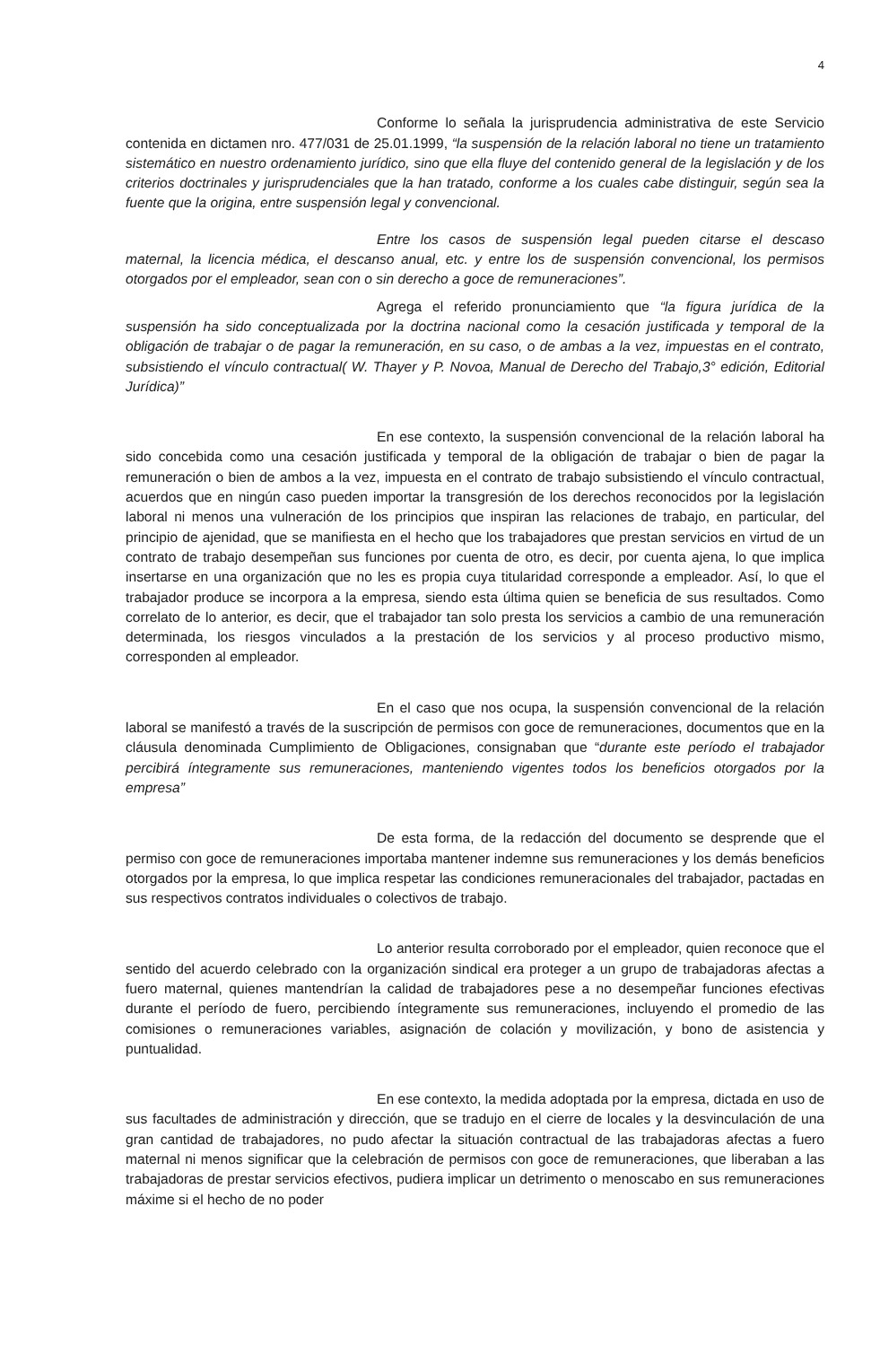4
Conforme lo señala la jurisprudencia administrativa de este Servicio contenida en dictamen nro. 477/031 de 25.01.1999, “la suspensión de la relación laboral no tiene un tratamiento sistemático en nuestro ordenamiento jurídico, sino que ella fluye del contenido general de la legislación y de los criterios doctrinales y jurisprudenciales que la han tratado, conforme a los cuales cabe distinguir, según sea la fuente que la origina, entre suspensión legal y convencional.
Entre los casos de suspensión legal pueden citarse el descaso maternal, la licencia médica, el descanso anual, etc. y entre los de suspensión convencional, los permisos otorgados por el empleador, sean con o sin derecho a goce de remuneraciones”.
Agrega el referido pronunciamiento que “la figura jurídica de la suspensión ha sido conceptualizada por la doctrina nacional como la cesación justificada y temporal de la obligación de trabajar o de pagar la remuneración, en su caso, o de ambas a la vez, impuestas en el contrato, subsistiendo el vínculo contractual( W. Thayer y P. Novoa, Manual de Derecho del Trabajo,3° edición, Editorial Jurídica)”
En ese contexto, la suspensión convencional de la relación laboral ha sido concebida como una cesación justificada y temporal de la obligación de trabajar o bien de pagar la remuneración o bien de ambos a la vez, impuesta en el contrato de trabajo subsistiendo el vínculo contractual, acuerdos que en ningún caso pueden importar la transgresión de los derechos reconocidos por la legislación laboral ni menos una vulneración de los principios que inspiran las relaciones de trabajo, en particular, del principio de ajenidad, que se manifiesta en el hecho que los trabajadores que prestan servicios en virtud de un contrato de trabajo desempeñan sus funciones por cuenta de otro, es decir, por cuenta ajena, lo que implica insertarse en una organización que no les es propia cuya titularidad corresponde a empleador. Así, lo que el trabajador produce se incorpora a la empresa, siendo esta última quien se beneficia de sus resultados. Como correlato de lo anterior, es decir, que el trabajador tan solo presta los servicios a cambio de una remuneración determinada, los riesgos vinculados a la prestación de los servicios y al proceso productivo mismo, corresponden al empleador.
En el caso que nos ocupa, la suspensión convencional de la relación laboral se manifestó a través de la suscripción de permisos con goce de remuneraciones, documentos que en la cláusula denominada Cumplimiento de Obligaciones, consignaban que “durante este período el trabajador percibirá íntegramente sus remuneraciones, manteniendo vigentes todos los beneficios otorgados por la empresa”
De esta forma, de la redacción del documento se desprende que el permiso con goce de remuneraciones importaba mantener indemne sus remuneraciones y los demás beneficios otorgados por la empresa, lo que implica respetar las condiciones remuneracionales del trabajador, pactadas en sus respectivos contratos individuales o colectivos de trabajo.
Lo anterior resulta corroborado por el empleador, quien reconoce que el sentido del acuerdo celebrado con la organización sindical era proteger a un grupo de trabajadoras afectas a fuero maternal, quienes mantendrían la calidad de trabajadores pese a no desempeñar funciones efectivas durante el período de fuero, percibiendo íntegramente sus remuneraciones, incluyendo el promedio de las comisiones o remuneraciones variables, asignación de colación y movilización, y bono de asistencia y puntualidad.
En ese contexto, la medida adoptada por la empresa, dictada en uso de sus facultades de administración y dirección, que se tradujo en el cierre de locales y la desvinculación de una gran cantidad de trabajadores, no pudo afectar la situación contractual de las trabajadoras afectas a fuero maternal ni menos significar que la celebración de permisos con goce de remuneraciones, que liberaban a las trabajadoras de prestar servicios efectivos, pudiera implicar un detrimento o menoscabo en sus remuneraciones máxime si el hecho de no poder